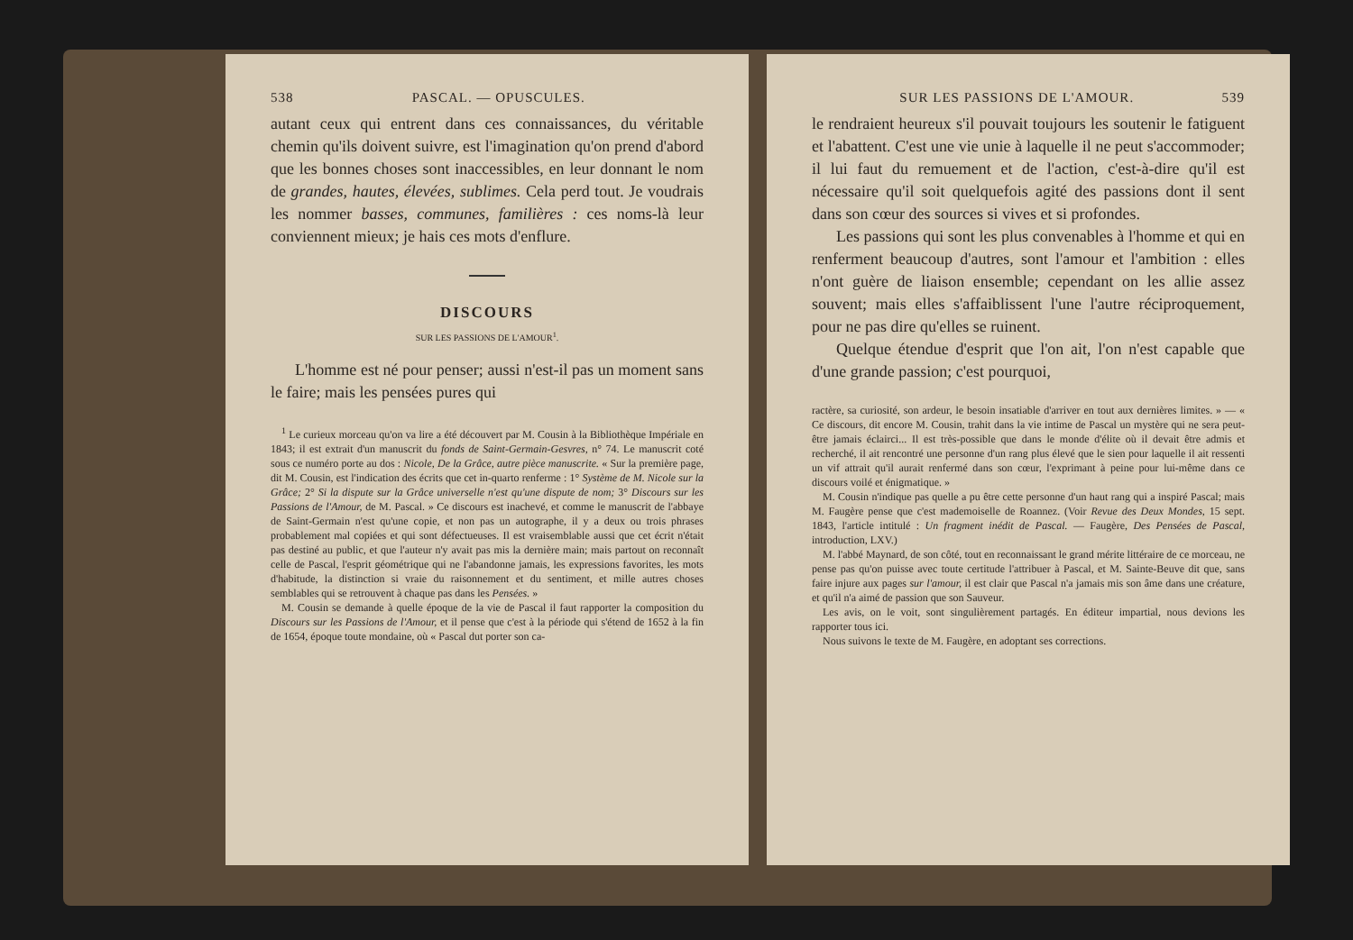538 PASCAL. — OPUSCULES.
autant ceux qui entrent dans ces connaissances, du véritable chemin qu'ils doivent suivre, est l'imagination qu'on prend d'abord que les bonnes choses sont inaccessibles, en leur donnant le nom de grandes, hautes, élevées, sublimes. Cela perd tout. Je voudrais les nommer basses, communes, familières : ces noms-là leur conviennent mieux; je hais ces mots d'enflure.
DISCOURS
SUR LES PASSIONS DE L'AMOUR<sup>1</sup>.
L'homme est né pour penser; aussi n'est-il pas un moment sans le faire; mais les pensées pures qui
<sup>1</sup> Le curieux morceau qu'on va lire a été découvert par M. Cousin à la Bibliothèque Impériale en 1843; il est extrait d'un manuscrit du fonds de Saint-Germain-Gesvres, n° 74. Le manuscrit coté sous ce numéro porte au dos : Nicole, De la Grâce, autre pièce manuscrite. « Sur la première page, dit M. Cousin, est l'indication des écrits que cet in-quarto renferme : 1° Système de M. Nicole sur la Grâce; 2° Si la dispute sur la Grâce universelle n'est qu'une dispute de nom; 3° Discours sur les Passions de l'Amour, de M. Pascal. » Ce discours est inachevé, et comme le manuscrit de l'abbaye de Saint-Germain n'est qu'une copie, et non pas un autographe, il y a deux ou trois phrases probablement mal copiées et qui sont défectueuses. Il est vraisemblable aussi que cet écrit n'était pas destiné au public, et que l'auteur n'y avait pas mis la dernière main; mais partout on reconnaît celle de Pascal, l'esprit géométrique qui ne l'abandonne jamais, les expressions favorites, les mots d'habitude, la distinction si vraie du raisonnement et du sentiment, et mille autres choses semblables qui se retrouvent à chaque pas dans les Pensées. »
M. Cousin se demande à quelle époque de la vie de Pascal il faut rapporter la composition du Discours sur les Passions de l'Amour, et il pense que c'est à la période qui s'étend de 1652 à la fin de 1654, époque toute mondaine, où « Pascal dut porter son ca-
SUR LES PASSIONS DE L'AMOUR. 539
le rendraient heureux s'il pouvait toujours les soutenir le fatiguent et l'abattent. C'est une vie unie à laquelle il ne peut s'accommoder; il lui faut du remuement et de l'action, c'est-à-dire qu'il est nécessaire qu'il soit quelquefois agité des passions dont il sent dans son cœur des sources si vives et si profondes.
Les passions qui sont les plus convenables à l'homme et qui en renferment beaucoup d'autres, sont l'amour et l'ambition : elles n'ont guère de liaison ensemble; cependant on les allie assez souvent; mais elles s'affaiblissent l'une l'autre réciproquement, pour ne pas dire qu'elles se ruinent.
Quelque étendue d'esprit que l'on ait, l'on n'est capable que d'une grande passion; c'est pourquoi,
ractère, sa curiosité, son ardeur, le besoin insatiable d'arriver en tout aux dernières limites. » — « Ce discours, dit encore M. Cousin, trahit dans la vie intime de Pascal un mystère qui ne sera peut-être jamais éclairci... Il est très-possible que dans le monde d'élite où il devait être admis et recherché, il ait rencontré une personne d'un rang plus élevé que le sien pour laquelle il ait ressenti un vif attrait qu'il aurait renfermé dans son cœur, l'exprimant à peine pour lui-même dans ce discours voilé et énigmatique. »
M. Cousin n'indique pas quelle a pu être cette personne d'un haut rang qui a inspiré Pascal; mais M. Faugère pense que c'est mademoiselle de Roannez. (Voir Revue des Deux Mondes, 15 sept. 1843, l'article intitulé : Un fragment inédit de Pascal. — Faugère, Des Pensées de Pascal, introduction, LXV.)
M. l'abbé Maynard, de son côté, tout en reconnaissant le grand mérite littéraire de ce morceau, ne pense pas qu'on puisse avec toute certitude l'attribuer à Pascal, et M. Sainte-Beuve dit que, sans faire injure aux pages sur l'amour, il est clair que Pascal n'a jamais mis son âme dans une créature, et qu'il n'a aimé de passion que son Sauveur.
Les avis, on le voit, sont singulièrement partagés. En éditeur impartial, nous devions les rapporter tous ici.
Nous suivons le texte de M. Faugère, en adoptant ses corrections.